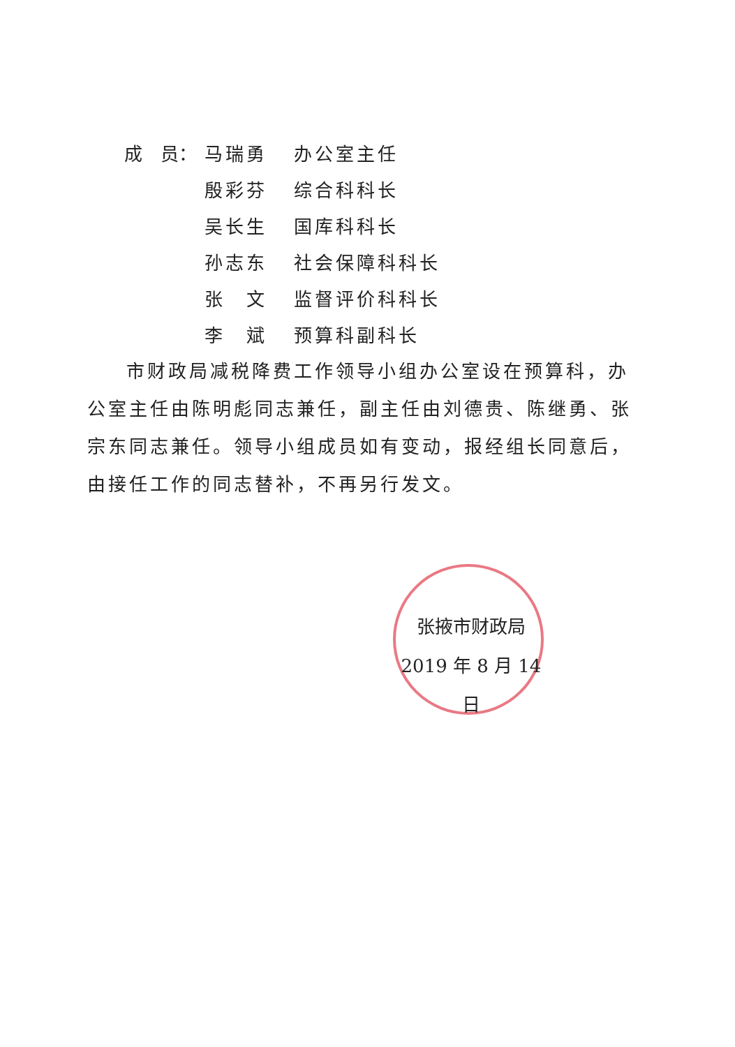成　员： 马瑞勇 办公室主任
殷彩芬 综合科科长
吴长生 国库科科长
孙志东 社会保障科科长
张　文 监督评价科科长
李　斌 预算科副科长
市财政局减税降费工作领导小组办公室设在预算科，办公室主任由陈明彪同志兼任，副主任由刘德贵、陈继勇、张宗东同志兼任。领导小组成员如有变动，报经组长同意后，由接任工作的同志替补，不再另行发文。
张掖市财政局
2019 年 8 月 14 日